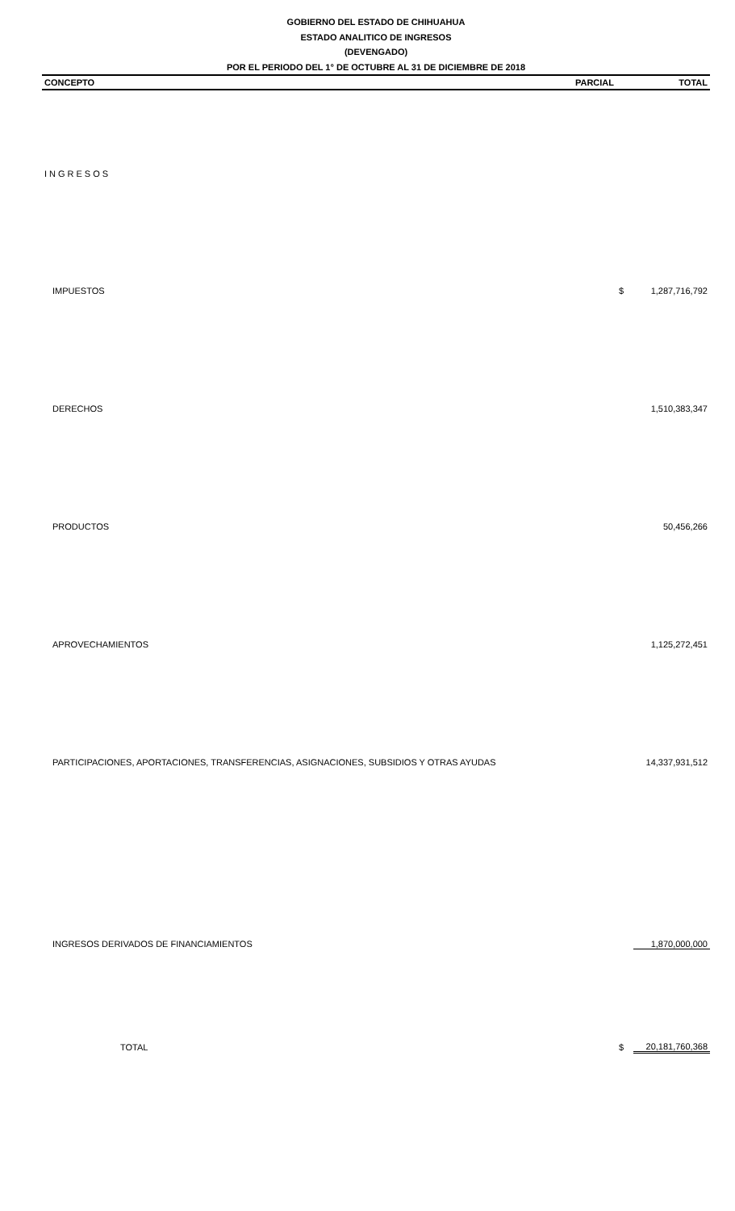GOBIERNO DEL ESTADO DE CHIHUAHUA
ESTADO ANALITICO DE INGRESOS
(DEVENGADO)
POR EL PERIODO DEL 1° DE OCTUBRE AL 31 DE DICIEMBRE DE 2018
| CONCEPTO | PARCIAL | | TOTAL |
| --- | --- | --- | --- |
| INGRESOS | | | |
| IMPUESTOS | | $ | 1,287,716,792 |
| DERECHOS | | | 1,510,383,347 |
| PRODUCTOS | | | 50,456,266 |
| APROVECHAMIENTOS | | | 1,125,272,451 |
| PARTICIPACIONES, APORTACIONES, TRANSFERENCIAS, ASIGNACIONES, SUBSIDIOS Y OTRAS AYUDAS | | | 14,337,931,512 |
| INGRESOS DERIVADOS DE FINANCIAMIENTOS | | | 1,870,000,000 |
| TOTAL | | $ | 20,181,760,368 |